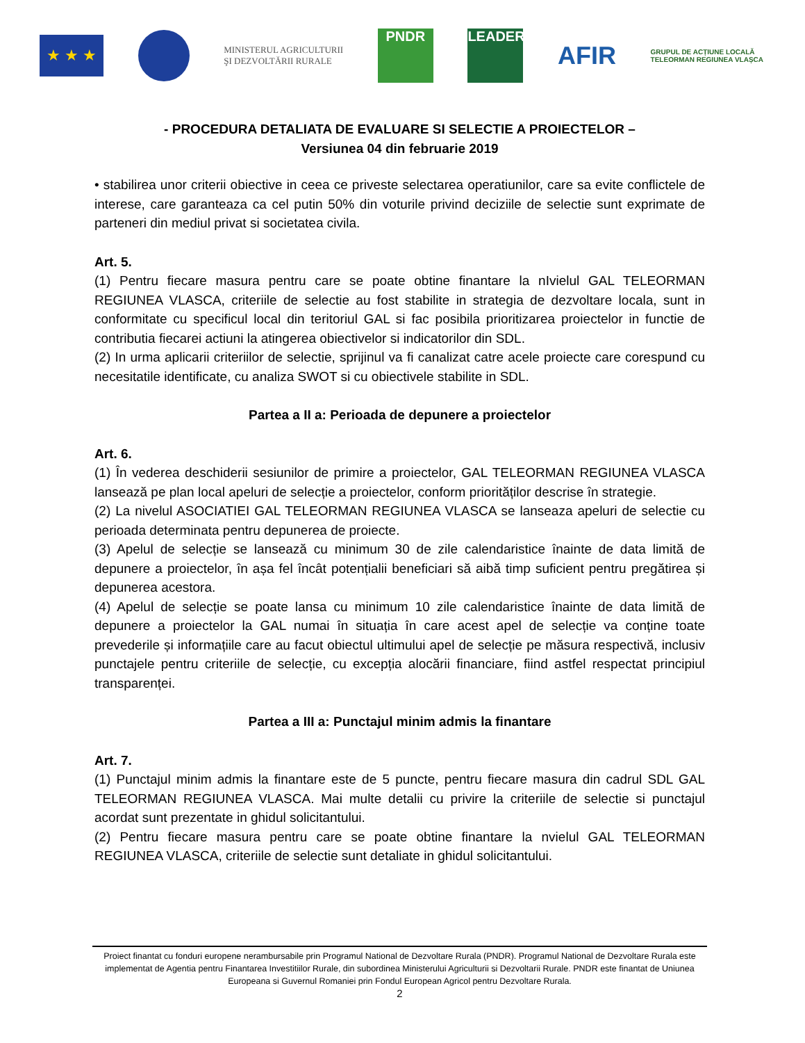★ ★ ★
MINISTERUL AGRICULTURII
ŞI DEZVOLTĂRII RURALE
PNDR LEADER
AFIR
GRUPUL DE ACȚIUNE LOCALĂ
TELEORMAN REGIUNEA VLAȘCA
- PROCEDURA DETALIATA DE EVALUARE SI SELECTIE A PROIECTELOR –
Versiunea 04 din februarie 2019
• stabilirea unor criterii obiective in ceea ce priveste selectarea operatiunilor, care sa evite conflictele de interese, care garanteaza ca cel putin 50% din voturile privind deciziile de selectie sunt exprimate de parteneri din mediul privat si societatea civila.
Art. 5.
(1) Pentru fiecare masura pentru care se poate obtine finantare la nIvielul GAL TELEORMAN REGIUNEA VLASCA, criteriile de selectie au fost stabilite in strategia de dezvoltare locala, sunt in conformitate cu specificul local din teritoriul GAL si fac posibila prioritizarea proiectelor in functie de contributia fiecarei actiuni la atingerea obiectivelor si indicatorilor din SDL.
(2) In urma aplicarii criteriilor de selectie, sprijinul va fi canalizat catre acele proiecte care corespund cu necesitatile identificate, cu analiza SWOT si cu obiectivele stabilite in SDL.
Partea a II a: Perioada de depunere a proiectelor
Art. 6.
(1) În vederea deschiderii sesiunilor de primire a proiectelor, GAL TELEORMAN REGIUNEA VLASCA lansează pe plan local apeluri de selecție a proiectelor, conform priorităților descrise în strategie.
(2) La nivelul ASOCIATIEI GAL TELEORMAN REGIUNEA VLASCA se lanseaza apeluri de selectie cu perioada determinata pentru depunerea de proiecte.
(3) Apelul de selecție se lansează cu minimum 30 de zile calendaristice înainte de data limită de depunere a proiectelor, în așa fel încât potențialii beneficiari să aibă timp suficient pentru pregătirea și depunerea acestora.
(4) Apelul de selecție se poate lansa cu minimum 10 zile calendaristice înainte de data limită de depunere a proiectelor la GAL numai în situația în care acest apel de selecție va conține toate prevederile și informațiile care au facut obiectul ultimului apel de selecție pe măsura respectivă, inclusiv punctajele pentru criteriile de selecție, cu excepția alocării financiare, fiind astfel respectat principiul transparenței.
Partea a III a: Punctajul minim admis la finantare
Art. 7.
(1) Punctajul minim admis la finantare este de 5 puncte, pentru fiecare masura din cadrul SDL GAL TELEORMAN REGIUNEA VLASCA. Mai multe detalii cu privire la criteriile de selectie si punctajul acordat sunt prezentate in ghidul solicitantului.
(2) Pentru fiecare masura pentru care se poate obtine finantare la nvielul GAL TELEORMAN REGIUNEA VLASCA, criteriile de selectie sunt detaliate in ghidul solicitantului.
Proiect finantat cu fonduri europene nerambursabile prin Programul National de Dezvoltare Rurala (PNDR). Programul National de Dezvoltare Rurala este implementat de Agentia pentru Finantarea Investitiilor Rurale, din subordinea Ministerului Agriculturii si Dezvoltarii Rurale. PNDR este finantat de Uniunea Europeana si Guvernul Romaniei prin Fondul European Agricol pentru Dezvoltare Rurala.
2